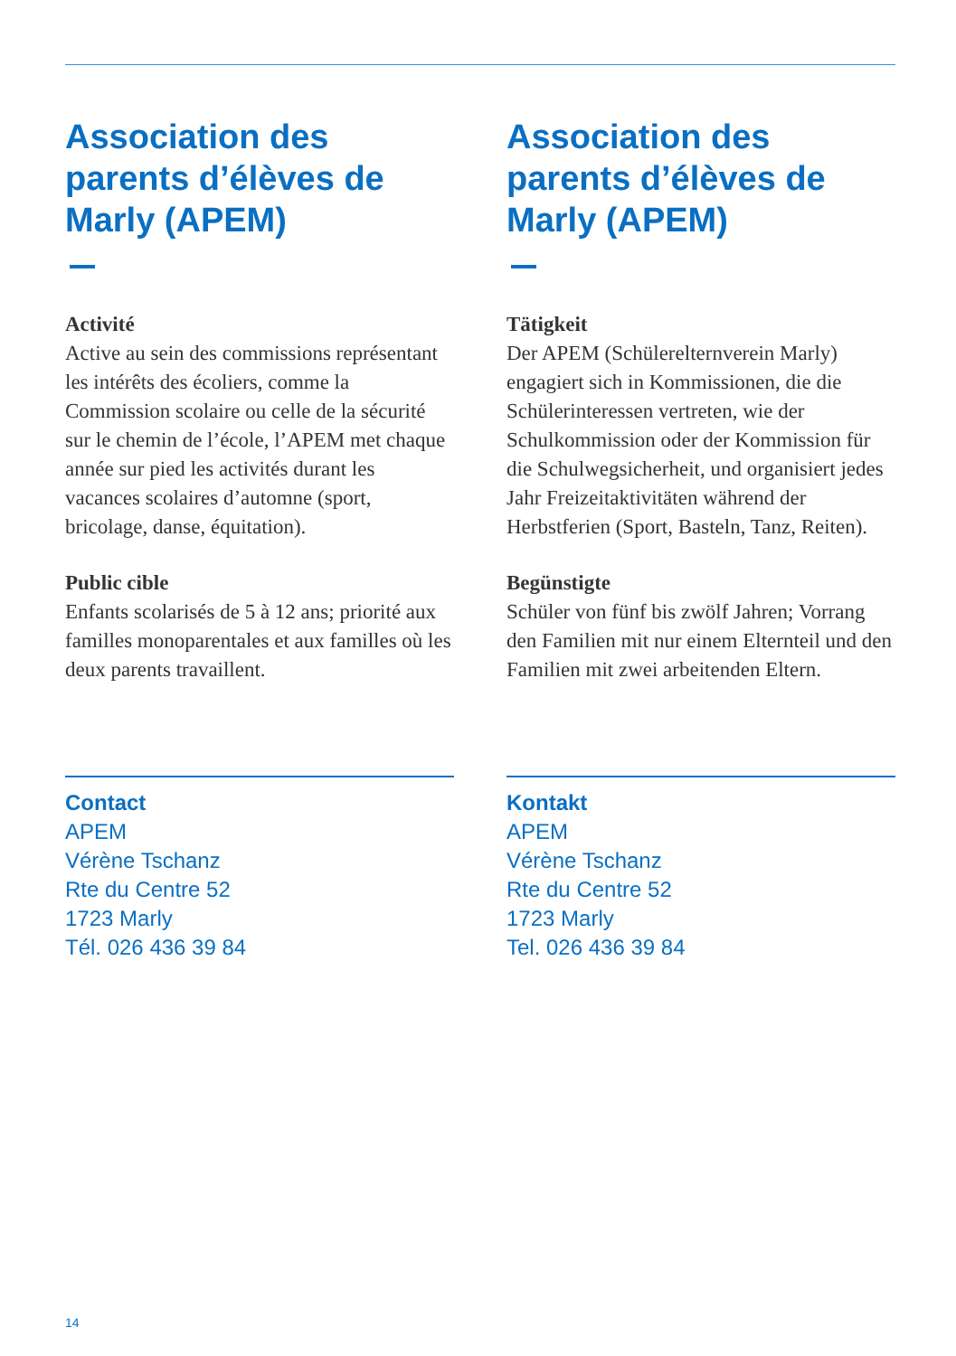Association des parents d’élèves de Marly (APEM)
Activité
Active au sein des commissions représentant les intérêts des écoliers, comme la Commission scolaire ou celle de la sécurité sur le chemin de l’école, l’APEM met chaque année sur pied les activités durant les vacances scolaires d’automne (sport, bricolage, danse, équitation).
Public cible
Enfants scolarisés de 5 à 12 ans; priorité aux familles monoparentales et aux familles où les deux parents travaillent.
Contact
APEM
Vérène Tschanz
Rte du Centre 52
1723 Marly
Tél. 026 436 39 84
Association des parents d’élèves de Marly (APEM)
Tätigkeit
Der APEM (Schülerelternverein Marly) engagiert sich in Kommissionen, die die Schülerinteressen vertreten, wie der Schulkommission oder der Kommission für die Schulwegsicherheit, und organisiert jedes Jahr Freizeitaktivitäten während der Herbstferien (Sport, Basteln, Tanz, Reiten).
Begünstigte
Schüler von fünf bis zwölf Jahren; Vorrang den Familien mit nur einem Elternteil und den Familien mit zwei arbeitenden Eltern.
Kontakt
APEM
Vérène Tschanz
Rte du Centre 52
1723 Marly
Tel. 026 436 39 84
14